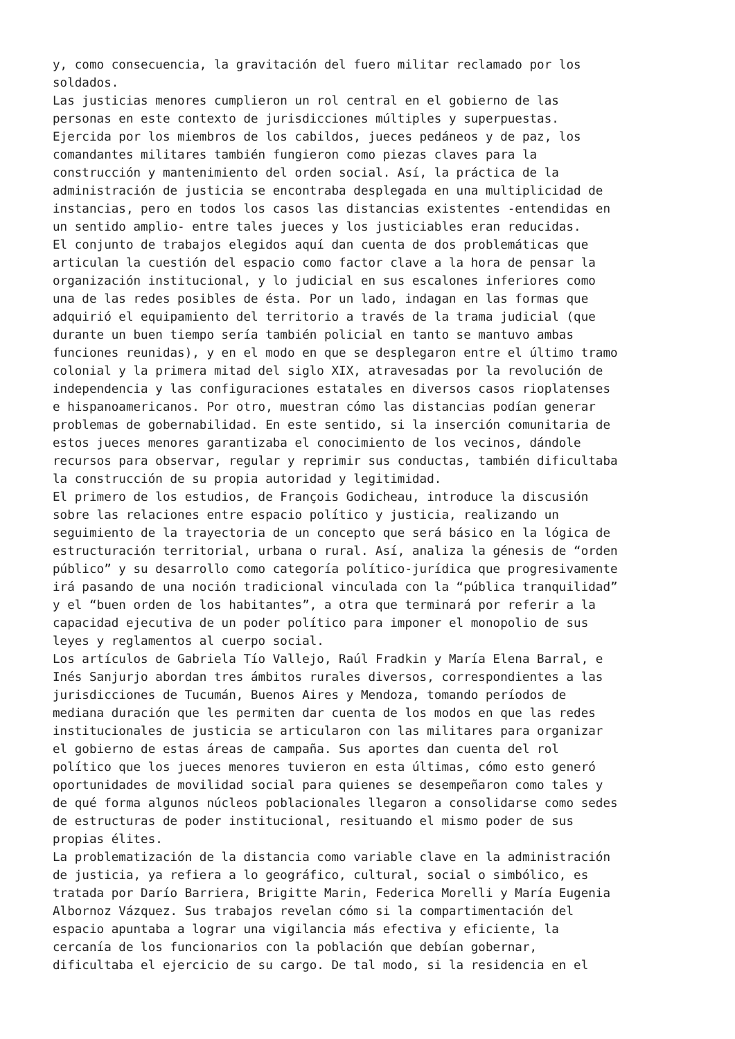y, como consecuencia, la gravitación del fuero militar reclamado por los soldados.
Las justicias menores cumplieron un rol central en el gobierno de las personas en este contexto de jurisdicciones múltiples y superpuestas. Ejercida por los miembros de los cabildos, jueces pedáneos y de paz, los comandantes militares también fungieron como piezas claves para la construcción y mantenimiento del orden social. Así, la práctica de la administración de justicia se encontraba desplegada en una multiplicidad de instancias, pero en todos los casos las distancias existentes -entendidas en un sentido amplio- entre tales jueces y los justiciables eran reducidas.
El conjunto de trabajos elegidos aquí dan cuenta de dos problemáticas que articulan la cuestión del espacio como factor clave a la hora de pensar la organización institucional, y lo judicial en sus escalones inferiores como una de las redes posibles de ésta. Por un lado, indagan en las formas que adquirió el equipamiento del territorio a través de la trama judicial (que durante un buen tiempo sería también policial en tanto se mantuvo ambas funciones reunidas), y en el modo en que se desplegaron entre el último tramo colonial y la primera mitad del siglo XIX, atravesadas por la revolución de independencia y las configuraciones estatales en diversos casos rioplatenses e hispanoamericanos. Por otro, muestran cómo las distancias podían generar problemas de gobernabilidad. En este sentido, si la inserción comunitaria de estos jueces menores garantizaba el conocimiento de los vecinos, dándole recursos para observar, regular y reprimir sus conductas, también dificultaba la construcción de su propia autoridad y legitimidad.
El primero de los estudios, de François Godicheau, introduce la discusión sobre las relaciones entre espacio político y justicia, realizando un seguimiento de la trayectoria de un concepto que será básico en la lógica de estructuración territorial, urbana o rural. Así, analiza la génesis de “orden público” y su desarrollo como categoría político-jurídica que progresivamente irá pasando de una noción tradicional vinculada con la “pública tranquilidad” y el “buen orden de los habitantes”, a otra que terminará por referir a la capacidad ejecutiva de un poder político para imponer el monopolio de sus leyes y reglamentos al cuerpo social.
Los artículos de Gabriela Tío Vallejo, Raúl Fradkin y María Elena Barral, e Inés Sanjurjo abordan tres ámbitos rurales diversos, correspondientes a las jurisdicciones de Tucumán, Buenos Aires y Mendoza, tomando períodos de mediana duración que les permiten dar cuenta de los modos en que las redes institucionales de justicia se articularon con las militares para organizar el gobierno de estas áreas de campaña. Sus aportes dan cuenta del rol político que los jueces menores tuvieron en esta últimas, cómo esto generó oportunidades de movilidad social para quienes se desempeñaron como tales y de qué forma algunos núcleos poblacionales llegaron a consolidarse como sedes de estructuras de poder institucional, resituando el mismo poder de sus propias élites.
La problematización de la distancia como variable clave en la administración de justicia, ya refiera a lo geográfico, cultural, social o simbólico, es tratada por Darío Barriera, Brigitte Marin, Federica Morelli y María Eugenia Albornoz Vázquez. Sus trabajos revelan cómo si la compartimentación del espacio apuntaba a lograr una vigilancia más efectiva y eficiente, la cercanía de los funcionarios con la población que debían gobernar, dificultaba el ejercicio de su cargo. De tal modo, si la residencia en el